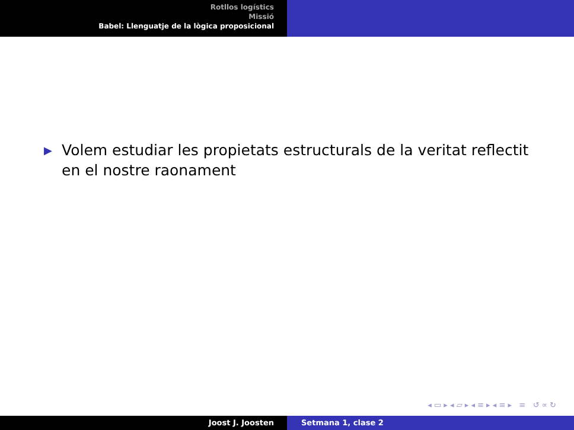Rotllos logístics
Missió
Babel: Llenguatje de la lògica proposicional
▶ Volem estudiar les propietats estructurals de la veritat reflectit en el nostre raonament
◂ ▭ ▸ ◂ ▱ ▸ ◂ ≡ ▸ ◂ ≡ ▸ ≡ ↺ ∝ ↻
Joost J. Joosten Setmana 1, clase 2